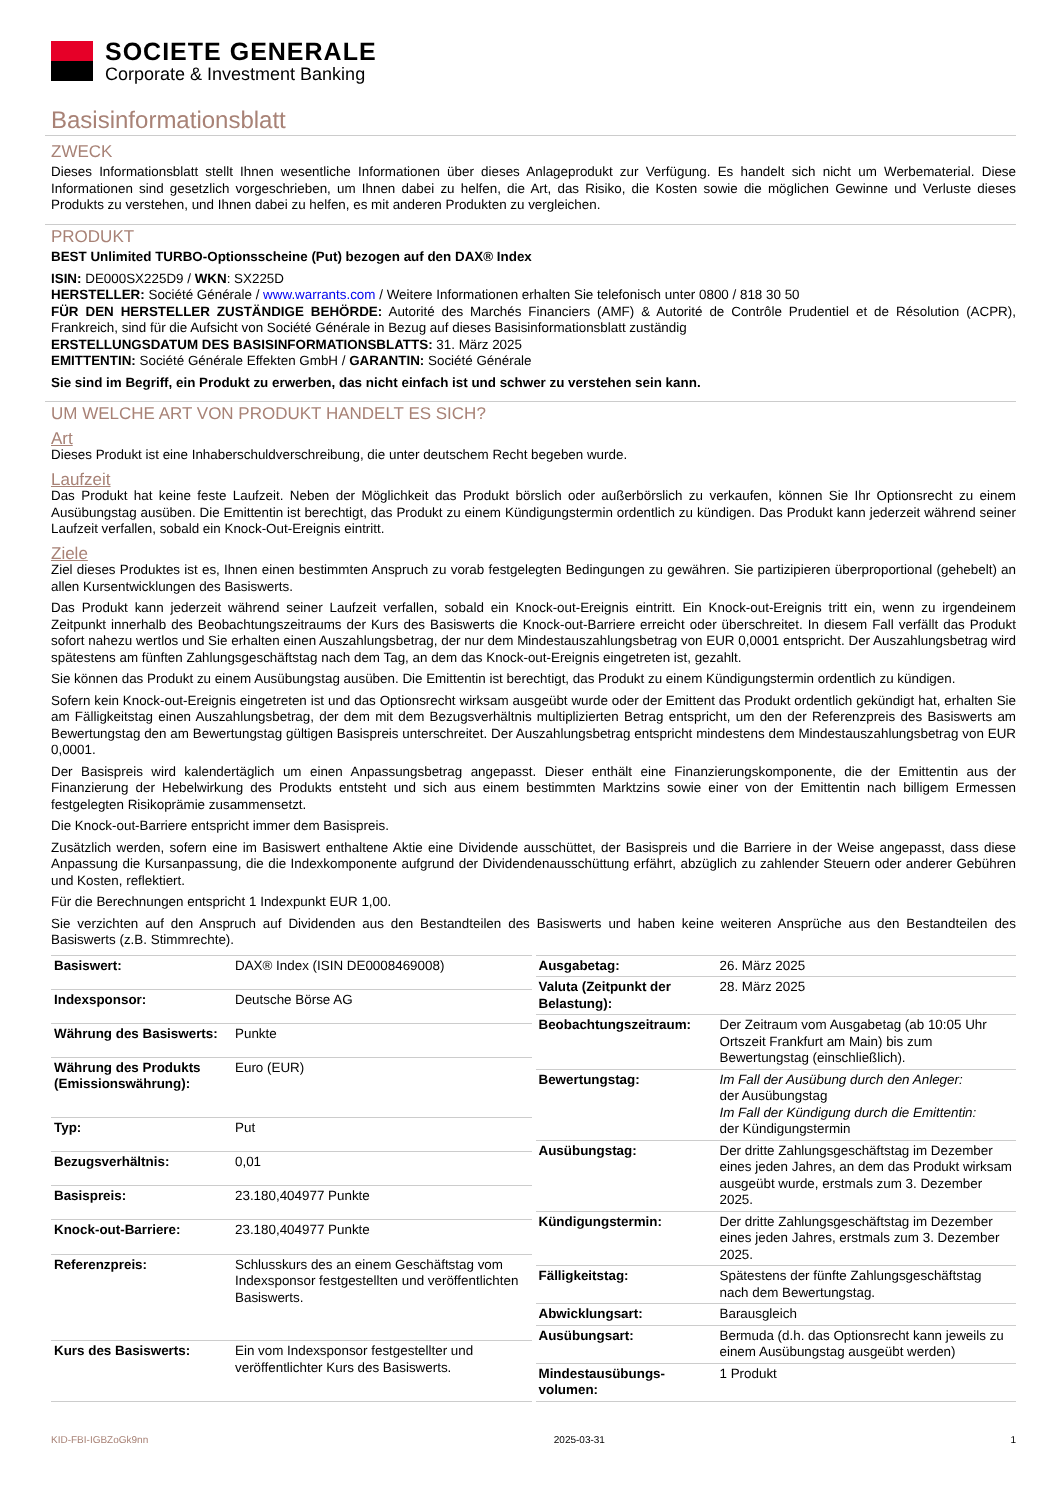SOCIETE GENERALE
Corporate & Investment Banking
Basisinformationsblatt
ZWECK
Dieses Informationsblatt stellt Ihnen wesentliche Informationen über dieses Anlageprodukt zur Verfügung. Es handelt sich nicht um Werbematerial. Diese Informationen sind gesetzlich vorgeschrieben, um Ihnen dabei zu helfen, die Art, das Risiko, die Kosten sowie die möglichen Gewinne und Verluste dieses Produkts zu verstehen, und Ihnen dabei zu helfen, es mit anderen Produkten zu vergleichen.
PRODUKT
BEST Unlimited TURBO-Optionsscheine (Put) bezogen auf den DAX® Index
ISIN: DE000SX225D9 / WKN: SX225D
HERSTELLER: Société Générale / www.warrants.com / Weitere Informationen erhalten Sie telefonisch unter 0800 / 818 30 50
FÜR DEN HERSTELLER ZUSTÄNDIGE BEHÖRDE: Autorité des Marchés Financiers (AMF) & Autorité de Contrôle Prudentiel et de Résolution (ACPR), Frankreich, sind für die Aufsicht von Société Générale in Bezug auf dieses Basisinformationsblatt zuständig
ERSTELLUNGSDATUM DES BASISINFORMATIONSBLATTS: 31. März 2025
EMITTENTIN: Société Générale Effekten GmbH / GARANTIN: Société Générale
Sie sind im Begriff, ein Produkt zu erwerben, das nicht einfach ist und schwer zu verstehen sein kann.
UM WELCHE ART VON PRODUKT HANDELT ES SICH?
Art
Dieses Produkt ist eine Inhaberschuldverschreibung, die unter deutschem Recht begeben wurde.
Laufzeit
Das Produkt hat keine feste Laufzeit. Neben der Möglichkeit das Produkt börslich oder außerbörslich zu verkaufen, können Sie Ihr Optionsrecht zu einem Ausübungstag ausüben. Die Emittentin ist berechtigt, das Produkt zu einem Kündigungstermin ordentlich zu kündigen. Das Produkt kann jederzeit während seiner Laufzeit verfallen, sobald ein Knock-Out-Ereignis eintritt.
Ziele
Ziel dieses Produktes ist es, Ihnen einen bestimmten Anspruch zu vorab festgelegten Bedingungen zu gewähren. Sie partizipieren überproportional (gehebelt) an allen Kursentwicklungen des Basiswerts.
Das Produkt kann jederzeit während seiner Laufzeit verfallen, sobald ein Knock-out-Ereignis eintritt. Ein Knock-out-Ereignis tritt ein, wenn zu irgendeinem Zeitpunkt innerhalb des Beobachtungszeitraums der Kurs des Basiswerts die Knock-out-Barriere erreicht oder überschreitet. In diesem Fall verfällt das Produkt sofort nahezu wertlos und Sie erhalten einen Auszahlungsbetrag, der nur dem Mindestauszahlungsbetrag von EUR 0,0001 entspricht. Der Auszahlungsbetrag wird spätestens am fünften Zahlungsgeschäftstag nach dem Tag, an dem das Knock-out-Ereignis eingetreten ist, gezahlt.
Sie können das Produkt zu einem Ausübungstag ausüben. Die Emittentin ist berechtigt, das Produkt zu einem Kündigungstermin ordentlich zu kündigen.
Sofern kein Knock-out-Ereignis eingetreten ist und das Optionsrecht wirksam ausgeübt wurde oder der Emittent das Produkt ordentlich gekündigt hat, erhalten Sie am Fälligkeitstag einen Auszahlungsbetrag, der dem mit dem Bezugsverhältnis multiplizierten Betrag entspricht, um den der Referenzpreis des Basiswerts am Bewertungstag den am Bewertungstag gültigen Basispreis unterschreitet. Der Auszahlungsbetrag entspricht mindestens dem Mindestauszahlungsbetrag von EUR 0,0001.
Der Basispreis wird kalendertäglich um einen Anpassungsbetrag angepasst. Dieser enthält eine Finanzierungskomponente, die der Emittentin aus der Finanzierung der Hebelwirkung des Produkts entsteht und sich aus einem bestimmten Marktzins sowie einer von der Emittentin nach billigem Ermessen festgelegten Risikoprämie zusammensetzt.
Die Knock-out-Barriere entspricht immer dem Basispreis.
Zusätzlich werden, sofern eine im Basiswert enthaltene Aktie eine Dividende ausschüttet, der Basispreis und die Barriere in der Weise angepasst, dass diese Anpassung die Kursanpassung, die die Indexkomponente aufgrund der Dividendenausschüttung erfährt, abzüglich zu zahlender Steuern oder anderer Gebühren und Kosten, reflektiert.
Für die Berechnungen entspricht 1 Indexpunkt EUR 1,00.
Sie verzichten auf den Anspruch auf Dividenden aus den Bestandteilen des Basiswerts und haben keine weiteren Ansprüche aus den Bestandteilen des Basiswerts (z.B. Stimmrechte).
| Basiswert: | DAX® Index (ISIN DE0008469008) |
| Indexsponsor: | Deutsche Börse AG |
| Währung des Basiswerts: | Punkte |
| Währung des Produkts (Emissionswährung): | Euro (EUR) |
| Typ: | Put |
| Bezugsverhältnis: | 0,01 |
| Basispreis: | 23.180,404977 Punkte |
| Knock-out-Barriere: | 23.180,404977 Punkte |
| Referenzpreis: | Schlusskurs des an einem Geschäftstag vom Indexsponsor festgestellten und veröffentlichten Basiswerts. |
| Kurs des Basiswerts: | Ein vom Indexsponsor festgestellter und veröffentlichter Kurs des Basiswerts. |
| Ausgabetag: | 26. März 2025 |
| Valuta (Zeitpunkt der Belastung): | 28. März 2025 |
| Beobachtungszeitraum: | Der Zeitraum vom Ausgabetag (ab 10:05 Uhr Ortszeit Frankfurt am Main) bis zum Bewertungstag (einschließlich). |
| Bewertungstag: | Im Fall der Ausübung durch den Anleger: der Ausübungstag Im Fall der Kündigung durch die Emittentin: der Kündigungstermin |
| Ausübungstag: | Der dritte Zahlungsgeschäftstag im Dezember eines jeden Jahres, an dem das Produkt wirksam ausgeübt wurde, erstmals zum 3. Dezember 2025. |
| Kündigungstermin: | Der dritte Zahlungsgeschäftstag im Dezember eines jeden Jahres, erstmals zum 3. Dezember 2025. |
| Fälligkeitstag: | Spätestens der fünfte Zahlungsgeschäftstag nach dem Bewertungstag. |
| Abwicklungsart: | Barausgleich |
| Ausübungsart: | Bermuda (d.h. das Optionsrecht kann jeweils zu einem Ausübungstag ausgeübt werden) |
| Mindestausübungs-volumen: | 1 Produkt |
KID-FBI-IGBZoGk9nn 2025-03-31 1